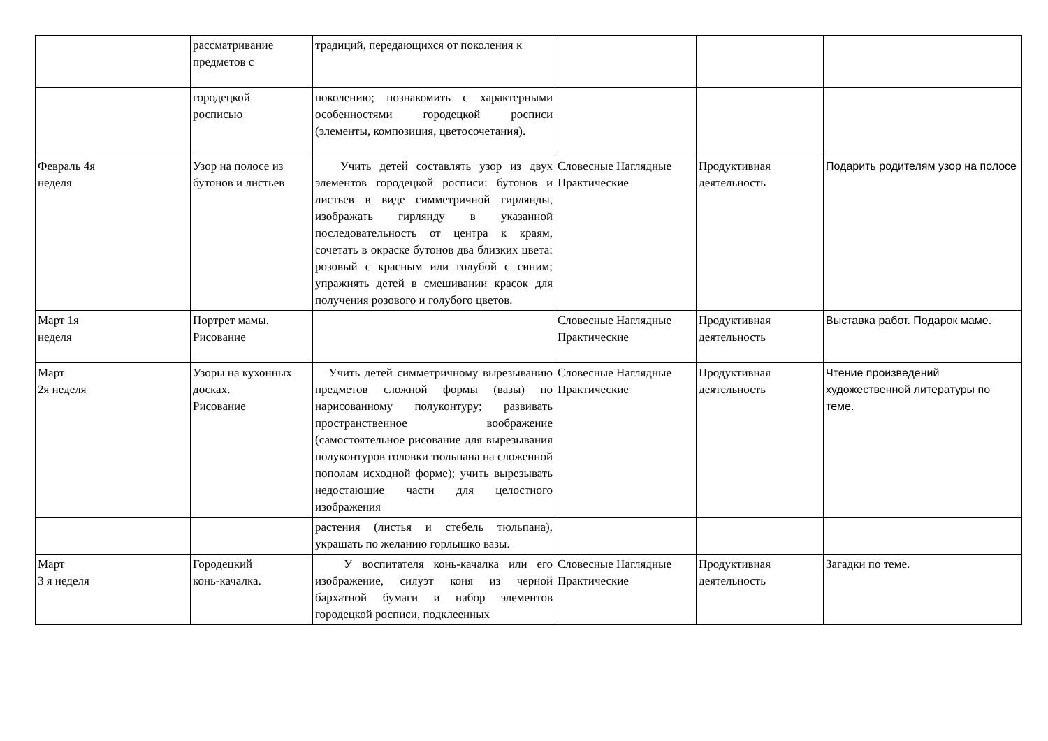| | рассматривание предметов с | традиций, передающихся от поколения к | | | |
| | городецкой росписью | поколению; познакомить с характерными особенностями городецкой росписи (элементы, композиция, цветосочетания). | | | |
| Февраль 4я неделя | Узор на полосе из бутонов и листьев | Учить детей составлять узор из двух элементов городецкой росписи: бутонов и листьев в виде симметричной гирлянды, изображать гирлянду в указанной последовательность от центра к краям, сочетать в окраске бутонов два близких цвета: розовый с красным или голубой с синим; упражнять детей в смешивании красок для получения розового и голубого цветов. | Словесные Наглядные Практические | Продуктивная деятельность | Подарить родителям узор на полосе |
| Март 1я неделя | Портрет мамы. Рисование | | Словесные Наглядные Практические | Продуктивная деятельность | Выставка работ. Подарок маме. |
| Март 2я неделя | Узоры на кухонных досках. Рисование | Учить детей симметричному вырезыванию предметов сложной формы (вазы) по нарисованному полуконтуру; развивать пространственное воображение (самостоятельное рисование для вырезывания полуконтуров головки тюльпана на сложенной пополам исходной форме); учить вырезывать недостающие части для целостного изображения | Словесные Наглядные Практические | Продуктивная деятельность | Чтение произведений художественной литературы по теме. |
| | | растения (листья и стебель тюльпана), украшать по желанию горлышко вазы. | | | |
| Март 3 я неделя | Городецкий конь-качалка. | У воспитателя конь-качалка или его изображение, силуэт коня из черной бархатной бумаги и набор элементов городецкой росписи, подклеенных | Словесные Наглядные Практические | Продуктивная деятельность | Загадки по теме. |